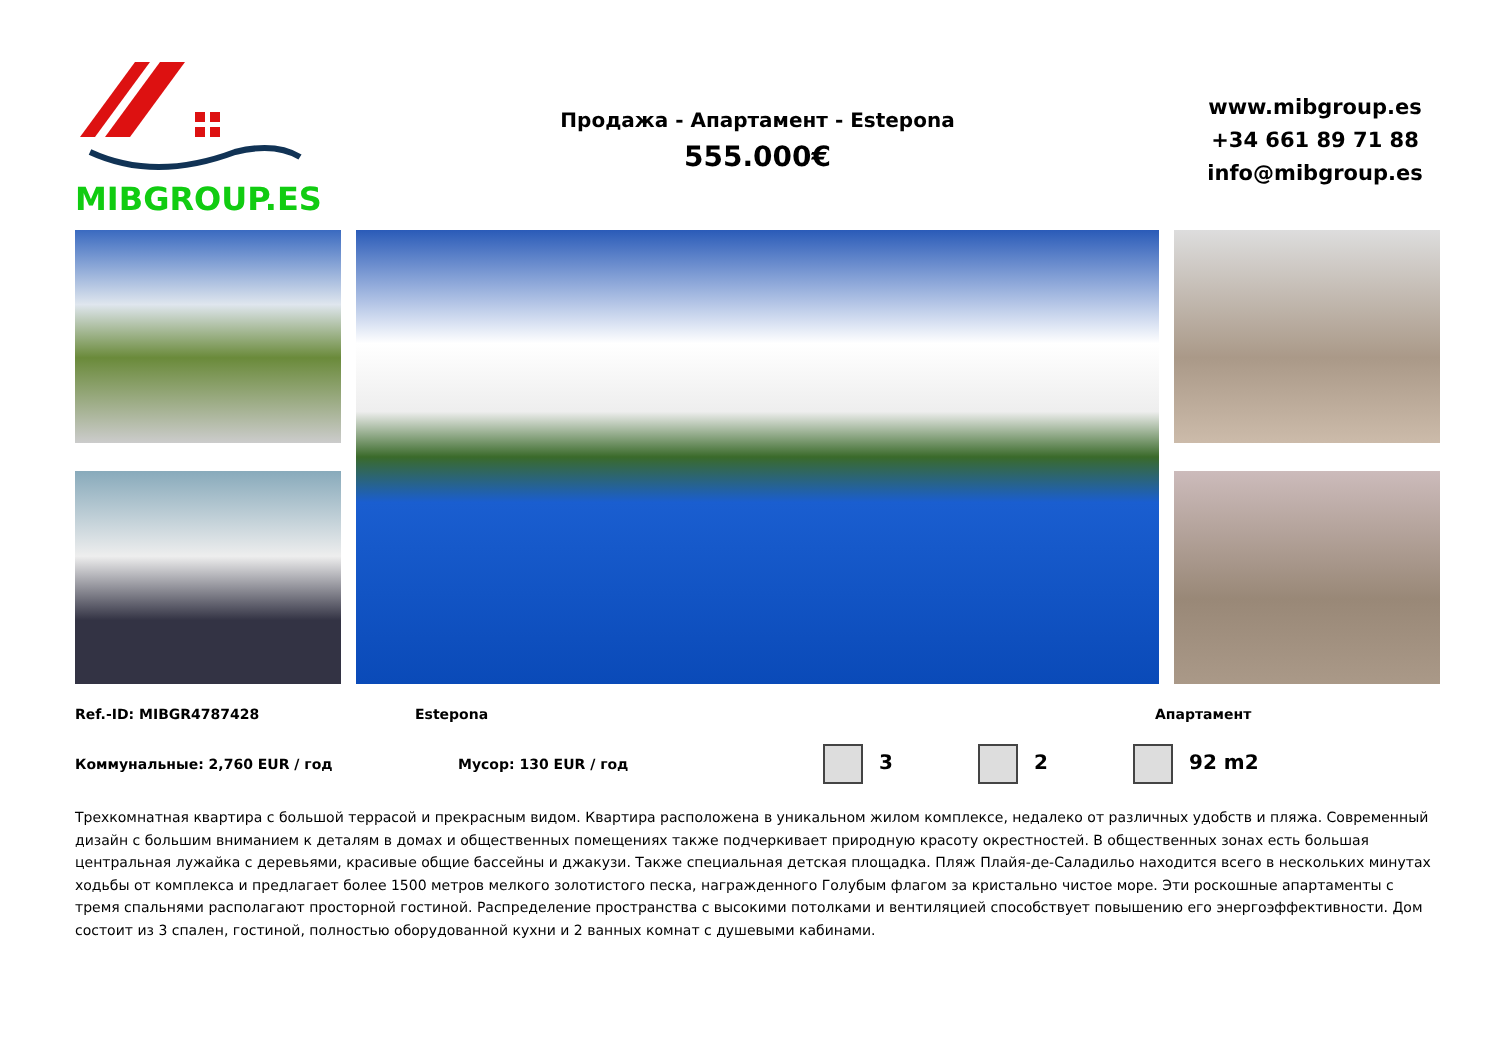MIBGROUP.ES
Продажа - Апартамент - Estepona
555.000€
www.mibgroup.es
+34 661 89 71 88
info@mibgroup.es
Ref.-ID: MIBGR4787428 Estepona Апартамент
Коммунальные: 2,760 EUR / год Мусор: 130 EUR / год 3 2 92 m2
Трехкомнатная квартира с большой террасой и прекрасным видом. Квартира расположена в уникальном жилом комплексе, недалеко от различных удобств и пляжа. Современный дизайн с большим вниманием к деталям в домах и общественных помещениях также подчеркивает природную красоту окрестностей. В общественных зонах есть большая центральная лужайка с деревьями, красивые общие бассейны и джакузи. Также специальная детская площадка. Пляж Плайя-де-Саладильо находится всего в нескольких минутах ходьбы от комплекса и предлагает более 1500 метров мелкого золотистого песка, награжденного Голубым флагом за кристально чистое море. Эти роскошные апартаменты с тремя спальнями располагают просторной гостиной. Распределение пространства с высокими потолками и вентиляцией способствует повышению его энергоэффективности. Дом состоит из 3 спален, гостиной, полностью оборудованной кухни и 2 ванных комнат с душевыми кабинами.